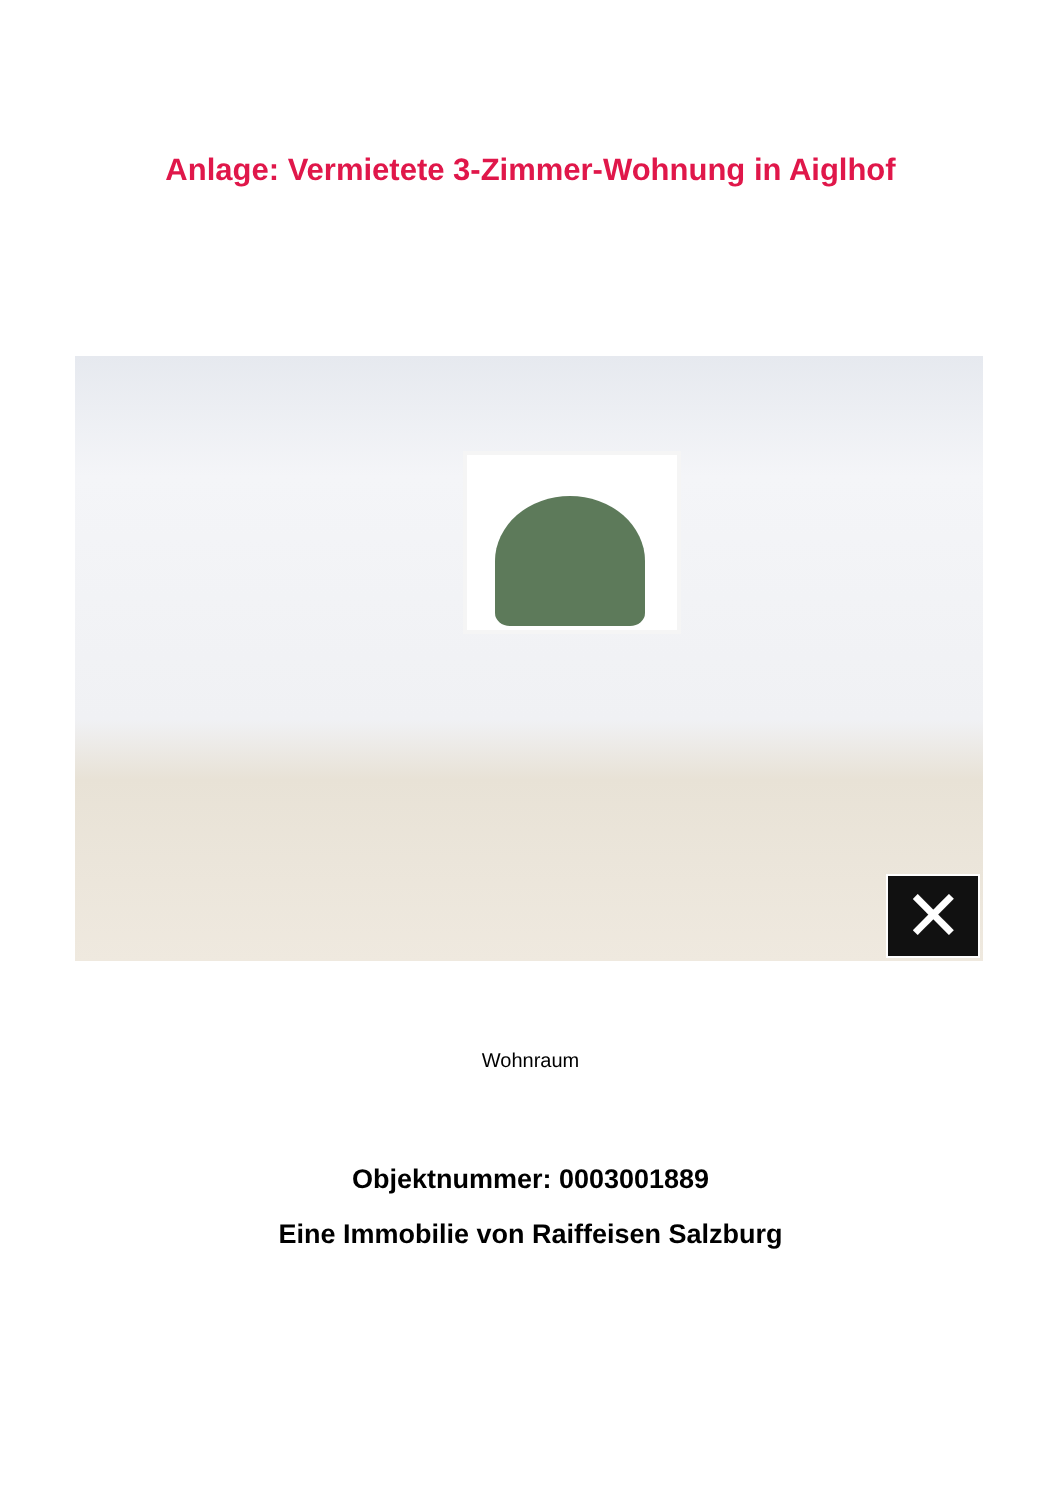Anlage: Vermietete 3-Zimmer-Wohnung in Aiglhof
✕
Wohnraum
Objektnummer: 0003001889
Eine Immobilie von Raiffeisen Salzburg